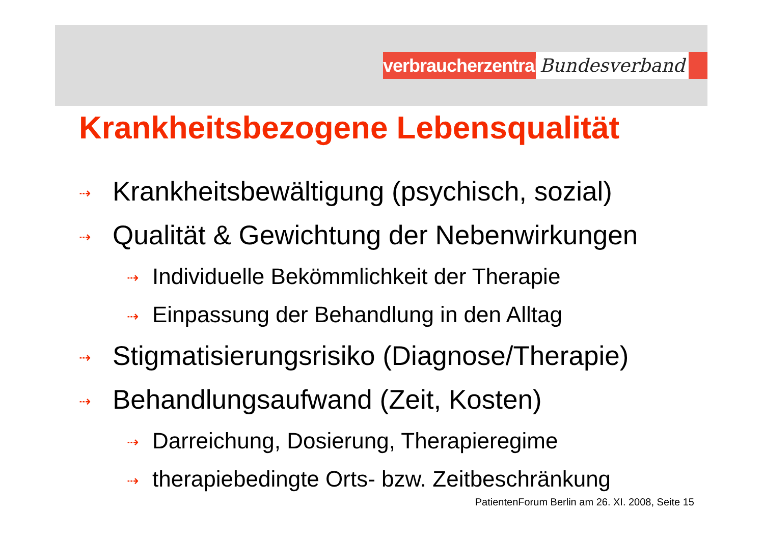verbraucherzentrale
Bundesverband
Krankheitsbezogene Lebensqualität
⇢ Krankheitsbewältigung (psychisch, sozial)
⇢ Qualität & Gewichtung der Nebenwirkungen
⇢ Individuelle Bekömmlichkeit der Therapie
⇢ Einpassung der Behandlung in den Alltag
⇢ Stigmatisierungsrisiko (Diagnose/Therapie)
⇢ Behandlungsaufwand (Zeit, Kosten)
⇢ Darreichung, Dosierung, Therapieregime
⇢ therapiebedingte Orts- bzw. Zeitbeschränkung
PatientenForum Berlin am 26. XI. 2008, Seite 15